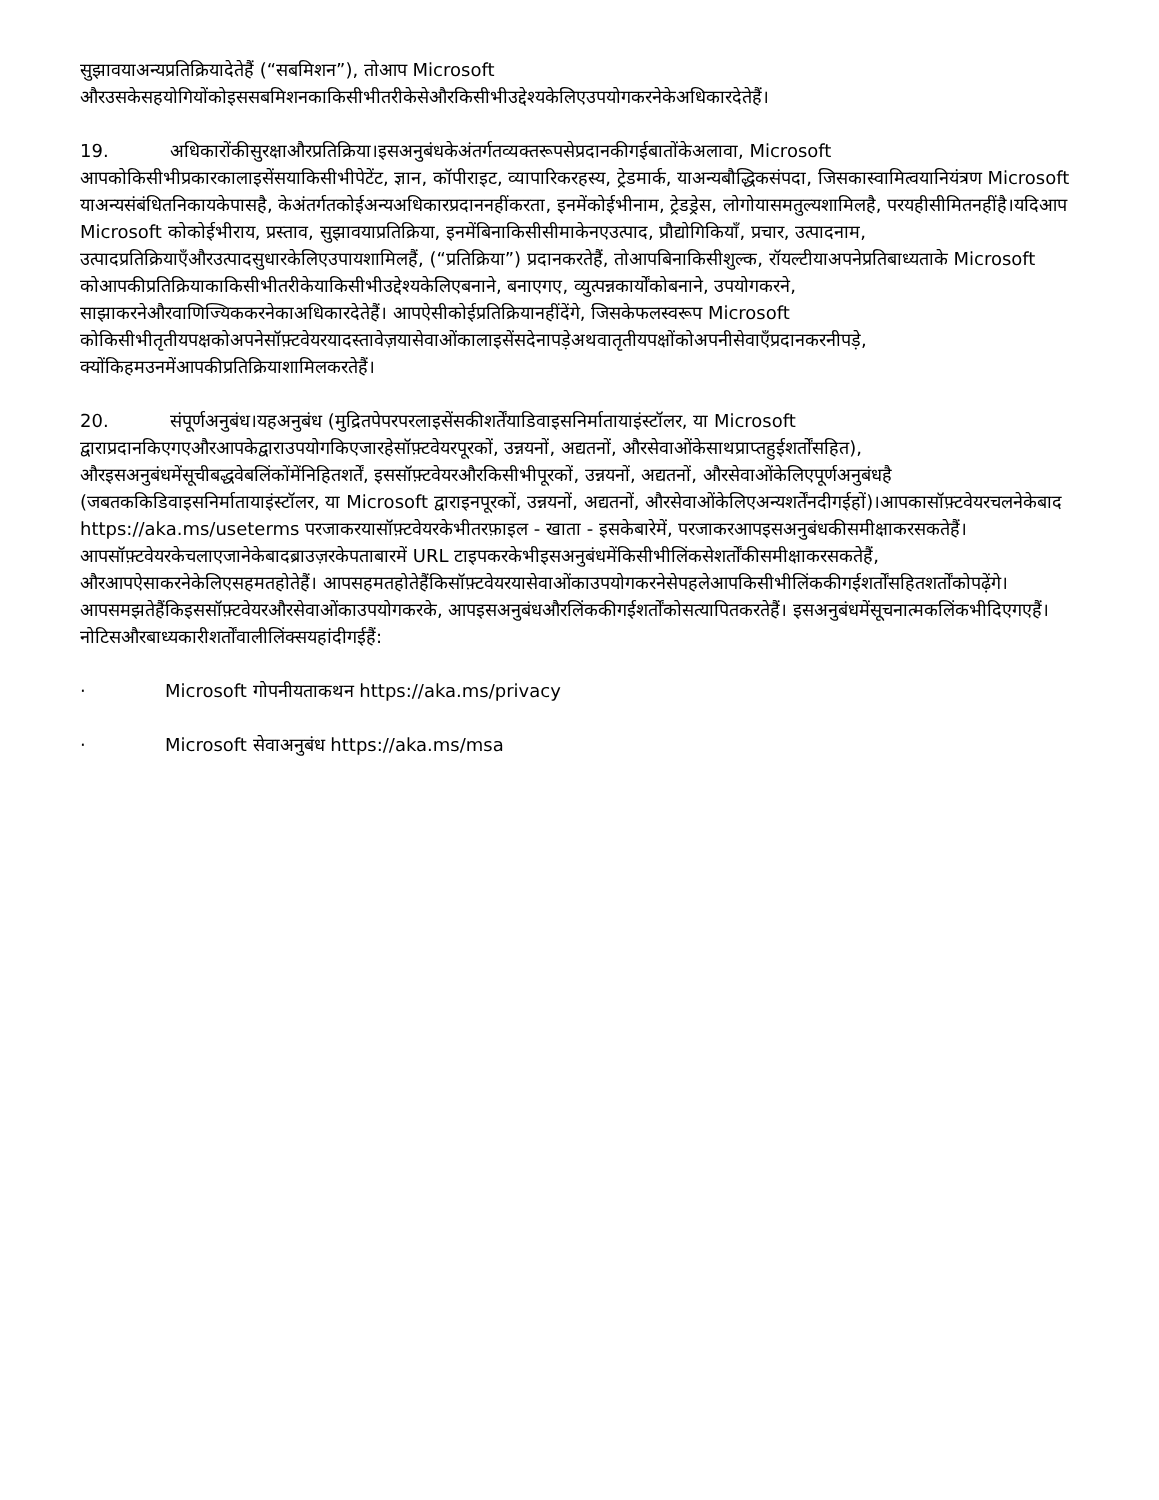सुझावयाअन्यप्रतिक्रियादेतेहैं (“सबमिशन”), तोआप Microsoft
औरउसकेसहयोगियोंकोइससबमिशनकाकिसीभीतरीकेसेऔरकिसीभीउद्देश्यकेलिएउपयोगकरनेकेअधिकारदेतेहैं।
19. अधिकारोंकीसुरक्षाऔरप्रतिक्रिया।इसअनुबंधकेअंतर्गतव्यक्तरूपसेप्रदानकीगईबातोंकेअलावा, Microsoft आपकोकिसीभीप्रकारकालाइसेंसयाकिसीभीपेटेंट, ज्ञान, कॉपीराइट, व्यापारिकरहस्य, ट्रेडमार्क, याअन्यबौद्धिकसंपदा, जिसकास्वामित्वयानियंत्रण Microsoft याअन्यसंबंधितनिकायकेपासहै, केअंतर्गतकोईअन्यअधिकारप्रदाननहींकरता, इनमेंकोईभीनाम, ट्रेडड्रेस, लोगोयासमतुल्यशामिलहै, परयहीसीमितनहींहै।यदिआप Microsoft कोकोईभीराय, प्रस्ताव, सुझावयाप्रतिक्रिया, इनमेंबिनाकिसीसीमाकेनएउत्पाद, प्रौद्योगिकियाँ, प्रचार, उत्पादनाम, उत्पादप्रतिक्रियाएँऔरउत्पादसुधारकेलिएउपायशामिलहैं, (“प्रतिक्रिया”) प्रदानकरतेहैं, तोआपबिनाकिसीशुल्क, रॉयल्टीयाअपनेप्रतिबाध्यताके Microsoft कोआपकीप्रतिक्रियाकाकिसीभीतरीकेयाकिसीभीउद्देश्यकेलिएबनाने, बनाएगए, व्युत्पन्नकार्योंकोबनाने, उपयोगकरने, साझाकरनेऔरवाणिज्यिककरनेकाअधिकारदेतेहैं। आपऐसीकोईप्रतिक्रियानहींदेंगे, जिसकेफलस्वरूप Microsoft कोकिसीभीतृतीयपक्षकोअपनेसॉफ़्टवेयरयादस्तावेज़यासेवाओंकालाइसेंसदेनापड़ेअथवातृतीयपक्षोंकोअपनीसेवाएँप्रदानकरनीपड़े, क्योंकिहमउनमेंआपकीप्रतिक्रियाशामिलकरतेहैं।
20. संपूर्णअनुबंध।यहअनुबंध (मुद्रितपेपरपरलाइसेंसकीशर्तेंयाडिवाइसनिर्मातायाइंस्टॉलर, या Microsoft द्वाराप्रदानकिएगएऔरआपकेद्वाराउपयोगकिएजारहेसॉफ़्टवेयरपूरकों, उन्नयनों, अद्यतनों, औरसेवाओंकेसाथप्राप्तहुईशर्तोंसहित), औरइसअनुबंधमेंसूचीबद्धवेबलिंकोंमेंनिहितशर्तें, इससॉफ़्टवेयरऔरकिसीभीपूरकों, उन्नयनों, अद्यतनों, औरसेवाओंकेलिएपूर्णअनुबंधहै (जबतककिडिवाइसनिर्मातायाइंस्टॉलर, या Microsoft द्वाराइनपूरकों, उन्नयनों, अद्यतनों, औरसेवाओंकेलिएअन्यशर्तेंनदीगईहों)।आपकासॉफ़्टवेयरचलनेकेबाद https://aka.ms/useterms परजाकरयासॉफ़्टवेयरकेभीतरफ़ाइल - खाता - इसकेबारेमें, परजाकरआपइसअनुबंधकीसमीक्षाकरसकतेहैं। आपसॉफ़्टवेयरकेचलाएजानेकेबादब्राउज़रकेपताबारमें URL टाइपकरकेभीइसअनुबंधमेंकिसीभीलिंकसेशर्तोंकीसमीक्षाकरसकतेहैं, औरआपऐसाकरनेकेलिएसहमतहोतेहैं। आपसहमतहोतेहैंकिसॉफ़्टवेयरयासेवाओंकाउपयोगकरनेसेपहलेआपकिसीभीलिंककीगईशर्तोंसहितशर्तोंकोपढ़ेंगे। आपसमझतेहैंकिइससॉफ़्टवेयरऔरसेवाओंकाउपयोगकरके, आपइसअनुबंधऔरलिंककीगईशर्तोंकोसत्यापितकरतेहैं। इसअनुबंधमेंसूचनात्मकलिंकभीदिएगएहैं।नोटिसऔरबाध्यकारीशर्तोंवालीलिंक्सयहांदीगईहैं:
· Microsoft गोपनीयताकथन https://aka.ms/privacy
· Microsoft सेवाअनुबंध https://aka.ms/msa